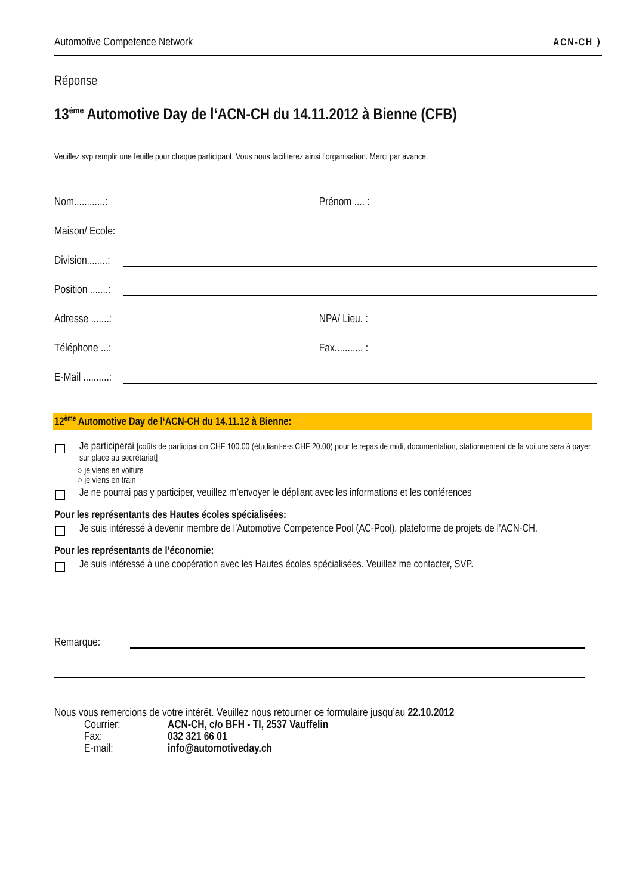Automotive Competence Network ACN-CH ⟩
Réponse
13<sup>ème</sup> Automotive Day de l‘ACN-CH du 14.11.2012 à Bienne (CFB)
Veuillez svp remplir une feuille pour chaque participant. Vous nous faciliterez ainsi l’organisation. Merci par avance.
Nom............: Prénom .... :
Maison/ Ecole:
Division........:
Position .......:
Adresse .......: NPA/ Lieu. :
Téléphone ...: Fax........... :
E-Mail ..........:
12<sup>ème</sup> Automotive Day de l‘ACN-CH du 14.11.12 à Bienne:
Je participerai [coûts de participation CHF 100.00 (étudiant-e-s CHF 20.00) pour le repas de midi, documentation, stationnement de la voiture sera à payer sur place au secrétariat]
○ je viens en voiture
○ je viens en train
Je ne pourrai pas y participer, veuillez m’envoyer le dépliant avec les informations et les conférences
Pour les représentants des Hautes écoles spécialisées:
Je suis intéressé à devenir membre de l’Automotive Competence Pool (AC-Pool), plateforme de projets de l’ACN-CH.
Pour les représentants de l’économie:
Je suis intéressé à une coopération avec les Hautes écoles spécialisées. Veuillez me contacter, SVP.
Remarque:
Nous vous remercions de votre intérêt. Veuillez nous retourner ce formulaire jusqu’au 22.10.2012
| Courrier: | ACN-CH, c/o BFH - TI, 2537 Vauffelin |
| Fax: | 032 321 66 01 |
| E-mail: | info@automotiveday.ch |